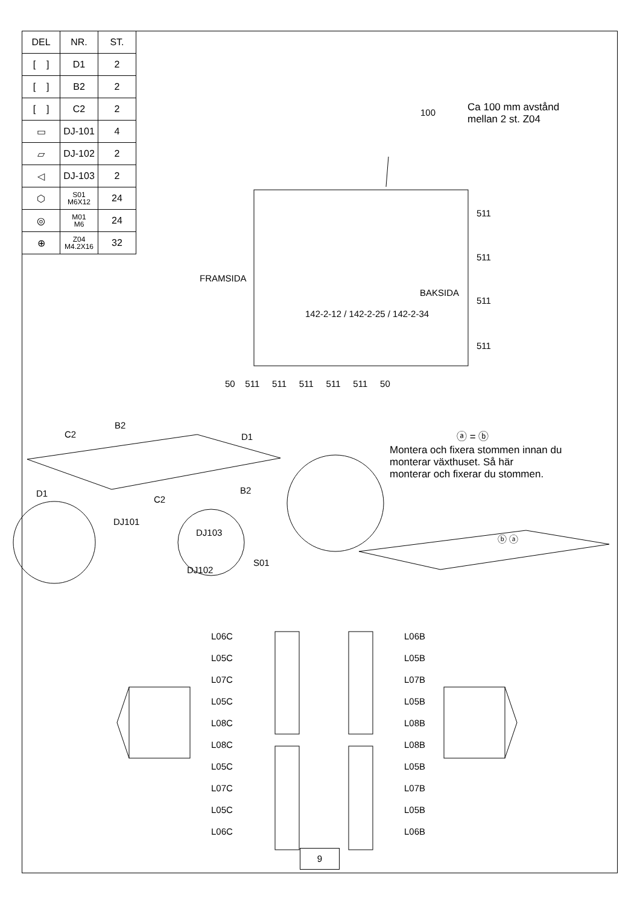| DEL | NR. | ST. |
| --- | --- | --- |
| [ ] | D1 | 2 |
| [ ] | B2 | 2 |
| [ ] | C2 | 2 |
| ▭ | DJ-101 | 4 |
| ▱ | DJ-102 | 2 |
| ◁ | DJ-103 | 2 |
| ⬡ | S01 M6X12 | 24 |
| ◎ | M01 M6 | 24 |
| ⊕ | Z04 M4.2X16 | 32 |
100
Ca 100 mm avstånd
mellan 2 st. Z04
FRAMSIDA
BAKSIDA
142-2-12 / 142-2-25 / 142-2-34
511
511
511
511
50 511 511 511 511 511 50
B2
C2 D1
D1
C2
B2
DJ101
DJ103
S01
DJ102
ⓐ = ⓑ
Montera och fixera stommen innan du
monterar växthuset. Så här
monterar och fixerar du stommen.
ⓑ ⓐ
L06C
L05C
L07C
L05C
L08C
L08C
L05C
L07C
L05C
L06C
L06B
L05B
L07B
L05B
L08B
L08B
L05B
L07B
L05B
L06B
9